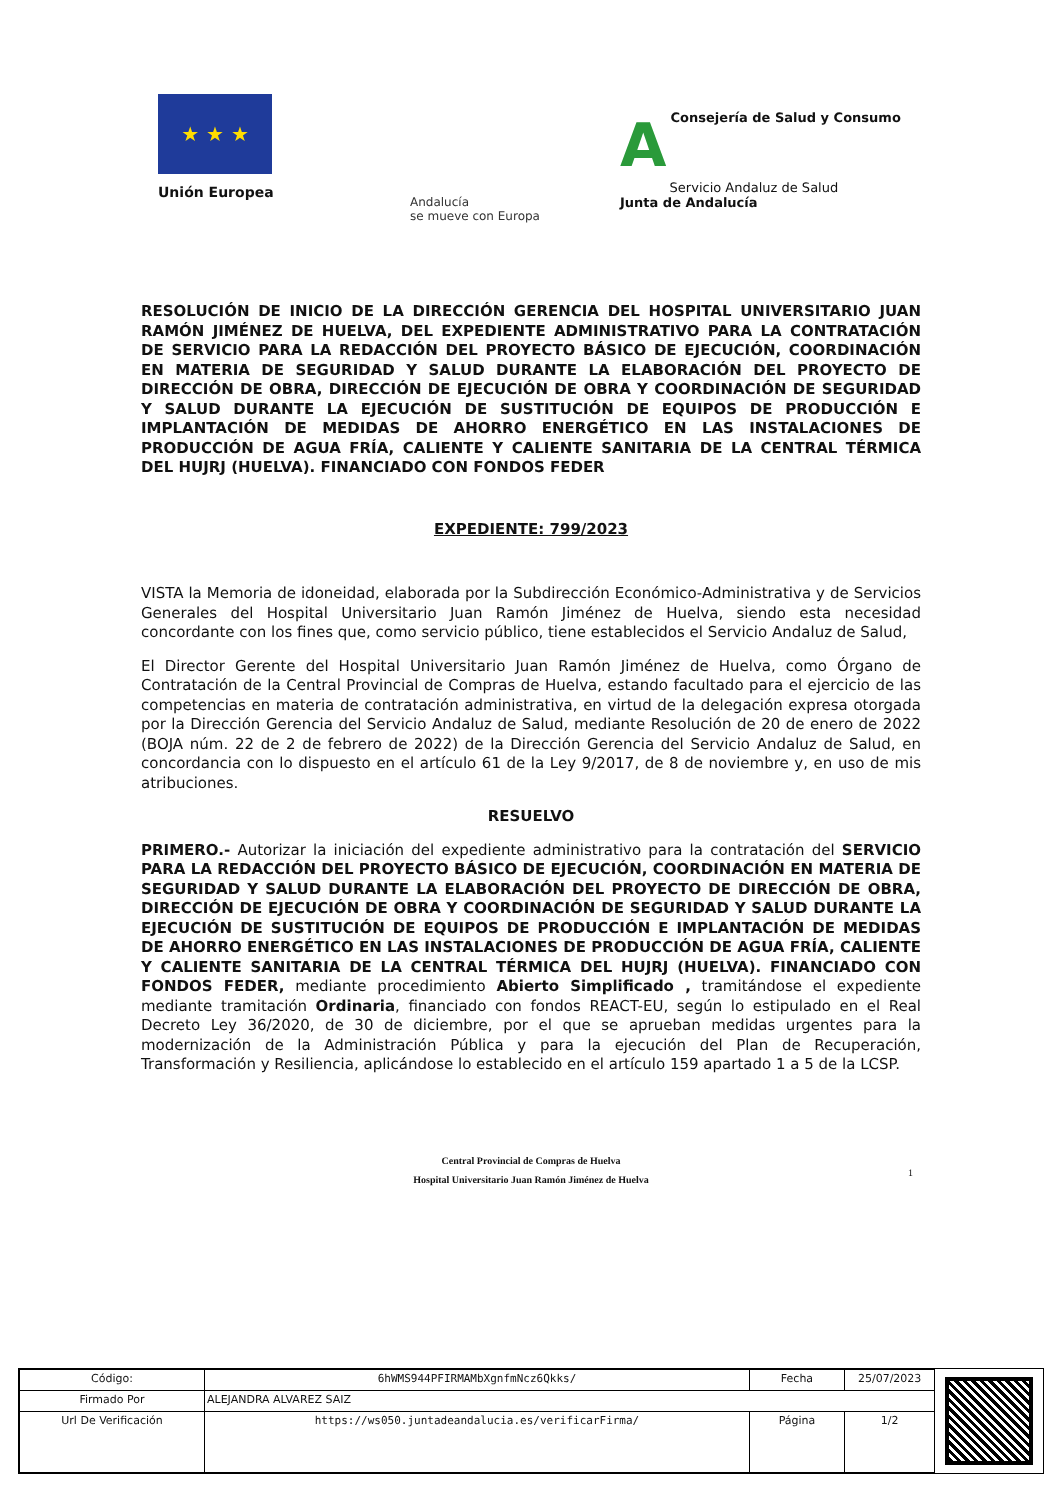★ ★ ★
Unión Europea
A Consejería de Salud y Consumo
Servicio Andaluz de Salud
Junta de Andalucía
Andalucía
se mueve con Europa
RESOLUCIÓN DE INICIO DE LA DIRECCIÓN GERENCIA DEL HOSPITAL UNIVERSITARIO JUAN RAMÓN JIMÉNEZ DE HUELVA, DEL EXPEDIENTE ADMINISTRATIVO PARA LA CONTRATACIÓN DE SERVICIO PARA LA REDACCIÓN DEL PROYECTO BÁSICO DE EJECUCIÓN, COORDINACIÓN EN MATERIA DE SEGURIDAD Y SALUD DURANTE LA ELABORACIÓN DEL PROYECTO DE DIRECCIÓN DE OBRA, DIRECCIÓN DE EJECUCIÓN DE OBRA Y COORDINACIÓN DE SEGURIDAD Y SALUD DURANTE LA EJECUCIÓN DE SUSTITUCIÓN DE EQUIPOS DE PRODUCCIÓN E IMPLANTACIÓN DE MEDIDAS DE AHORRO ENERGÉTICO EN LAS INSTALACIONES DE PRODUCCIÓN DE AGUA FRÍA, CALIENTE Y CALIENTE SANITARIA DE LA CENTRAL TÉRMICA DEL HUJRJ (HUELVA). FINANCIADO CON FONDOS FEDER
EXPEDIENTE: 799/2023
VISTA la Memoria de idoneidad, elaborada por la Subdirección Económico-Administrativa y de Servicios Generales del Hospital Universitario Juan Ramón Jiménez de Huelva, siendo esta necesidad concordante con los fines que, como servicio público, tiene establecidos el Servicio Andaluz de Salud,
El Director Gerente del Hospital Universitario Juan Ramón Jiménez de Huelva, como Órgano de Contratación de la Central Provincial de Compras de Huelva, estando facultado para el ejercicio de las competencias en materia de contratación administrativa, en virtud de la delegación expresa otorgada por la Dirección Gerencia del Servicio Andaluz de Salud, mediante Resolución de 20 de enero de 2022 (BOJA núm. 22 de 2 de febrero de 2022) de la Dirección Gerencia del Servicio Andaluz de Salud, en concordancia con lo dispuesto en el artículo 61 de la Ley 9/2017, de 8 de noviembre y, en uso de mis atribuciones.
RESUELVO
PRIMERO.- Autorizar la iniciación del expediente administrativo para la contratación del SERVICIO PARA LA REDACCIÓN DEL PROYECTO BÁSICO DE EJECUCIÓN, COORDINACIÓN EN MATERIA DE SEGURIDAD Y SALUD DURANTE LA ELABORACIÓN DEL PROYECTO DE DIRECCIÓN DE OBRA, DIRECCIÓN DE EJECUCIÓN DE OBRA Y COORDINACIÓN DE SEGURIDAD Y SALUD DURANTE LA EJECUCIÓN DE SUSTITUCIÓN DE EQUIPOS DE PRODUCCIÓN E IMPLANTACIÓN DE MEDIDAS DE AHORRO ENERGÉTICO EN LAS INSTALACIONES DE PRODUCCIÓN DE AGUA FRÍA, CALIENTE Y CALIENTE SANITARIA DE LA CENTRAL TÉRMICA DEL HUJRJ (HUELVA). FINANCIADO CON FONDOS FEDER, mediante procedimiento Abierto Simplificado , tramitándose el expediente mediante tramitación Ordinaria, financiado con fondos REACT-EU, según lo estipulado en el Real Decreto Ley 36/2020, de 30 de diciembre, por el que se aprueban medidas urgentes para la modernización de la Administración Pública y para la ejecución del Plan de Recuperación, Transformación y Resiliencia, aplicándose lo establecido en el artículo 159 apartado 1 a 5 de la LCSP.
Central Provincial de Compras de Huelva
Hospital Universitario Juan Ramón Jiménez de Huelva
1
| Código: | 6hWMS944PFIRMAMbXgnfmNcz6Qkks/ | Fecha | 25/07/2023 |
| Firmado Por | ALEJANDRA ALVAREZ SAIZ | | |
| Url De Verificación | https://ws050.juntadeandalucia.es/verificarFirma/ | Página | 1/2 |